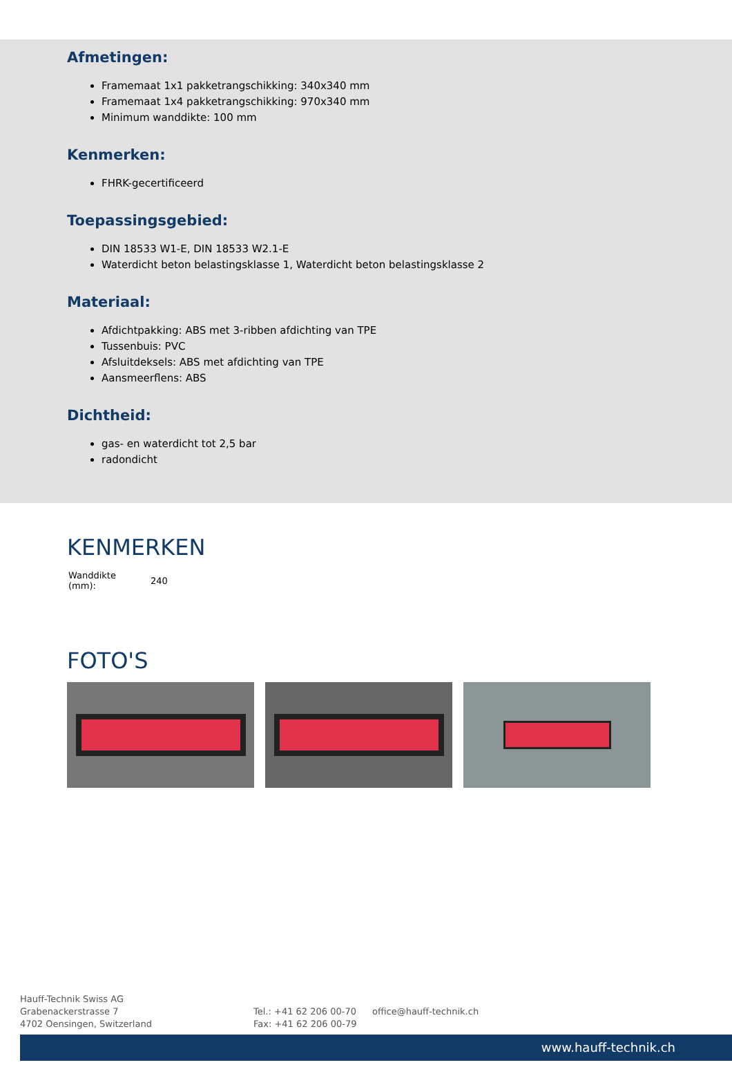Afmetingen:
Framemaat 1x1 pakketrangschikking: 340x340 mm
Framemaat 1x4 pakketrangschikking: 970x340 mm
Minimum wanddikte: 100 mm
Kenmerken:
FHRK-gecertificeerd
Toepassingsgebied:
DIN 18533 W1-E, DIN 18533 W2.1-E
Waterdicht beton belastingsklasse 1, Waterdicht beton belastingsklasse 2
Materiaal:
Afdichtpakking: ABS met 3-ribben afdichting van TPE
Tussenbuis: PVC
Afsluitdeksels: ABS met afdichting van TPE
Aansmeerflens: ABS
Dichtheid:
gas- en waterdicht tot 2,5 bar
radondicht
KENMERKEN
| Wanddikte (mm): | 240 |
FOTO'S
Hauff-Technik Swiss AG
Grabenackerstrasse 7
4702 Oensingen, Switzerland
Tel.: +41 62 206 00-70
Fax: +41 62 206 00-79
office@hauff-technik.ch
www.hauff-technik.ch